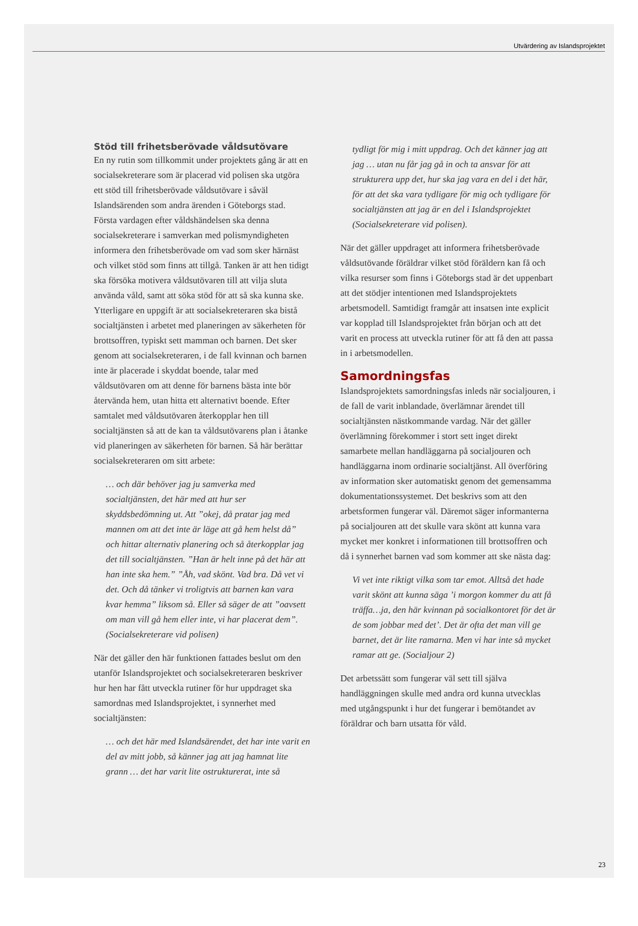Utvärdering av Islandsprojektet
Stöd till frihetsberövade våldsutövare
En ny rutin som tillkommit under projektets gång är att en socialsekreterare som är placerad vid polisen ska utgöra ett stöd till frihetsberövade våldsutövare i såväl Islandsärenden som andra ärenden i Göteborgs stad. Första vardagen efter våldshändelsen ska denna socialsekreterare i samverkan med polismyndigheten informera den frihetsberövade om vad som sker härnäst och vilket stöd som finns att tillgå. Tanken är att hen tidigt ska försöka motivera våldsutövaren till att vilja sluta använda våld, samt att söka stöd för att så ska kunna ske. Ytterligare en uppgift är att socialsekreteraren ska bistå socialtjänsten i arbetet med planeringen av säkerheten för brottsoffren, typiskt sett mamman och barnen. Det sker genom att socialsekreteraren, i de fall kvinnan och barnen inte är placerade i skyddat boende, talar med våldsutövaren om att denne för barnens bästa inte bör återvända hem, utan hitta ett alternativt boende. Efter samtalet med våldsutövaren återkopplar hen till socialtjänsten så att de kan ta våldsutövarens plan i åtanke vid planeringen av säkerheten för barnen. Så här berättar socialsekreteraren om sitt arbete:
… och där behöver jag ju samverka med socialtjänsten, det här med att hur ser skyddsbedömning ut. Att ”okej, då pratar jag med mannen om att det inte är läge att gå hem helst då” och hittar alternativ planering och så återkopplar jag det till socialtjänsten. ”Han är helt inne på det här att han inte ska hem.” ”Åh, vad skönt. Vad bra. Då vet vi det. Och då tänker vi troligtvis att barnen kan vara kvar hemma” liksom så. Eller så säger de att ”oavsett om man vill gå hem eller inte, vi har placerat dem”. (Socialsekreterare vid polisen)
När det gäller den här funktionen fattades beslut om den utanför Islandsprojektet och socialsekreteraren beskriver hur hen har fått utveckla rutiner för hur uppdraget ska samordnas med Islandsprojektet, i synnerhet med socialtjänsten:
… och det här med Islandsärendet, det har inte varit en del av mitt jobb, så känner jag att jag hamnat lite grann … det har varit lite ostrukturerat, inte så
tydligt för mig i mitt uppdrag. Och det känner jag att jag … utan nu får jag gå in och ta ansvar för att strukturera upp det, hur ska jag vara en del i det här, för att det ska vara tydligare för mig och tydligare för socialtjänsten att jag är en del i Islandsprojektet (Socialsekreterare vid polisen).
När det gäller uppdraget att informera frihetsberövade våldsutövande föräldrar vilket stöd föräldern kan få och vilka resurser som finns i Göteborgs stad är det uppenbart att det stödjer intentionen med Islandsprojektets arbetsmodell. Samtidigt framgår att insatsen inte explicit var kopplad till Islandsprojektet från början och att det varit en process att utveckla rutiner för att få den att passa in i arbetsmodellen.
Samordningsfas
Islandsprojektets samordningsfas inleds när socialjouren, i de fall de varit inblandade, överlämnar ärendet till socialtjänsten nästkommande vardag. När det gäller överlämning förekommer i stort sett inget direkt samarbete mellan handläggarna på socialjouren och handläggarna inom ordinarie socialtjänst. All överföring av information sker automatiskt genom det gemensamma dokumentationssystemet. Det beskrivs som att den arbetsformen fungerar väl. Däremot säger informanterna på socialjouren att det skulle vara skönt att kunna vara mycket mer konkret i informationen till brottsoffren och då i synnerhet barnen vad som kommer att ske nästa dag:
Vi vet inte riktigt vilka som tar emot. Alltså det hade varit skönt att kunna säga ’i morgon kommer du att få träffa…ja, den här kvinnan på socialkontoret för det är de som jobbar med det’. Det är ofta det man vill ge barnet, det är lite ramarna. Men vi har inte så mycket ramar att ge. (Socialjour 2)
Det arbetssätt som fungerar väl sett till själva handläggningen skulle med andra ord kunna utvecklas med utgångspunkt i hur det fungerar i bemötandet av föräldrar och barn utsatta för våld.
23